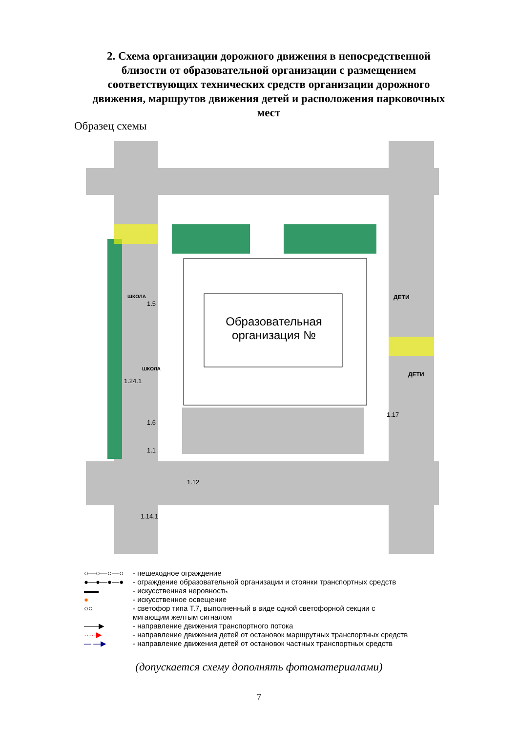2. Схема организации дорожного движения в непосредственной близости от образовательной организации с размещением соответствующих технических средств организации дорожного движения, маршрутов движения детей и расположения парковочных мест
Образец схемы
Образовательная организация №
ДЕТИ
ДЕТИ
ШКОЛА
ШКОЛА
1.5
1.24.1
1.6
1.1
1.12
1.14.1
1.17
○—○—○—○ - пешеходное ограждение
●—●—●—● - ограждение образовательной организации и стоянки транспортных средств
▬▬ - искусственная неровность
● - искусственное освещение
○○ - светофор типа Т.7, выполненный в виде одной светофорной секции с
мигающим желтым сигналом
——▶ - направление движения транспортного потока
·····▶ - направление движения детей от остановок маршрутных транспортных средств
— —▶ - направление движения детей от остановок частных транспортных средств
(допускается схему дополнять фотоматериалами)
7